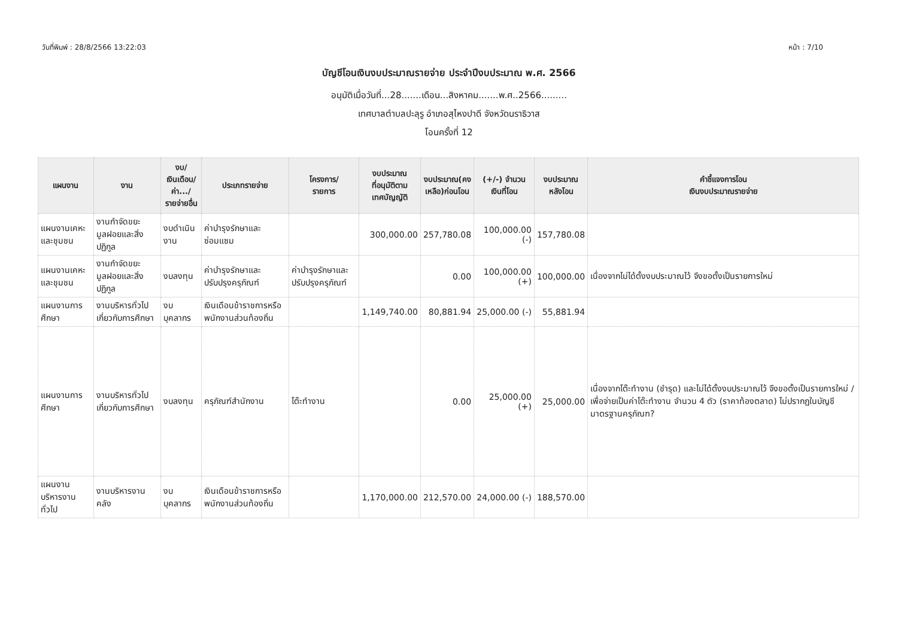วันที่พิมพ์ : 28/8/2566 13:22:03 หน้า : 7/10
บัญชีโอนเงินงบประมาณรายจ่าย ประจำปีงบประมาณ พ.ศ. 2566
อนุมัติเมื่อวันที่...28.......เดือน...สิงหาคม.......พ.ศ..2566.........
เทศบาลตำบลปะลุรู อำเภอสุไหงปาดี จังหวัดนราธิวาส
โอนครั้งที่ 12
| แผนงาน | งาน | งบ/ เงินเดือน/ ค่า.../ รายจ่ายอื่น | ประเภทรายจ่าย | โครงการ/ รายการ | งบประมาณ ที่อนุมัติตาม เทศบัญญัติ | งบประมาณ(คง เหลือ)ก่อนโอน | (+/-) จำนวน เงินที่โอน | งบประมาณ หลังโอน | คำชี้แจงการโอน เงินงบประมาณรายจ่าย |
| --- | --- | --- | --- | --- | --- | --- | --- | --- | --- |
| แผนงานเคหะและชุมชน | งานกำจัดขยะมูลฝอยและสิ่งปฏิกูล | งบดำเนินงาน | ค่าบำรุงรักษาและซ่อมแซม | | 300,000.00 | 257,780.08 | 100,000.00 (-) | 157,780.08 | |
| แผนงานเคหะและชุมชน | งานกำจัดขยะมูลฝอยและสิ่งปฏิกูล | งบลงทุน | ค่าบำรุงรักษาและปรับปรุงครุภัณฑ์ | ค่าบำรุงรักษาและปรับปรุงครุภัณฑ์ | | 0.00 | 100,000.00 (+) | 100,000.00 | เนื่องจากไม่ได้ตั้งงบประมาณไว้ จึงขอตั้งเป็นรายการใหม่ |
| แผนงานการศึกษา | งานบริหารทั่วไปเกี่ยวกับการศึกษา | งบบุคลากร | เงินเดือนข้าราชการหรือพนักงานส่วนท้องถิ่น | | 1,149,740.00 | 80,881.94 | 25,000.00 (-) | 55,881.94 | |
| แผนงานการศึกษา | งานบริหารทั่วไปเกี่ยวกับการศึกษา | งบลงทุน | ครุภัณฑ์สำนักงาน | โต๊ะทำงาน | | 0.00 | 25,000.00 (+) | 25,000.00 | เนื่องจากโต๊ะทำงาน (ชำรุด) และไม่ได้ตั้งงบประมาณไว้ จึงขอตั้งเป็นรายการใหม่ / เพื่อจ่ายเป็นค่าโต๊ะทำงาน จำนวน 4 ตัว (ราคาท้องตลาด) ไม่ปรากฏในบัญชีมาตรฐานครุภัณฑ? |
| แผนงานบริหารงานทั่วไป | งานบริหารงานคลัง | งบบุคลากร | เงินเดือนข้าราชการหรือพนักงานส่วนท้องถิ่น | | 1,170,000.00 | 212,570.00 | 24,000.00 (-) | 188,570.00 | |